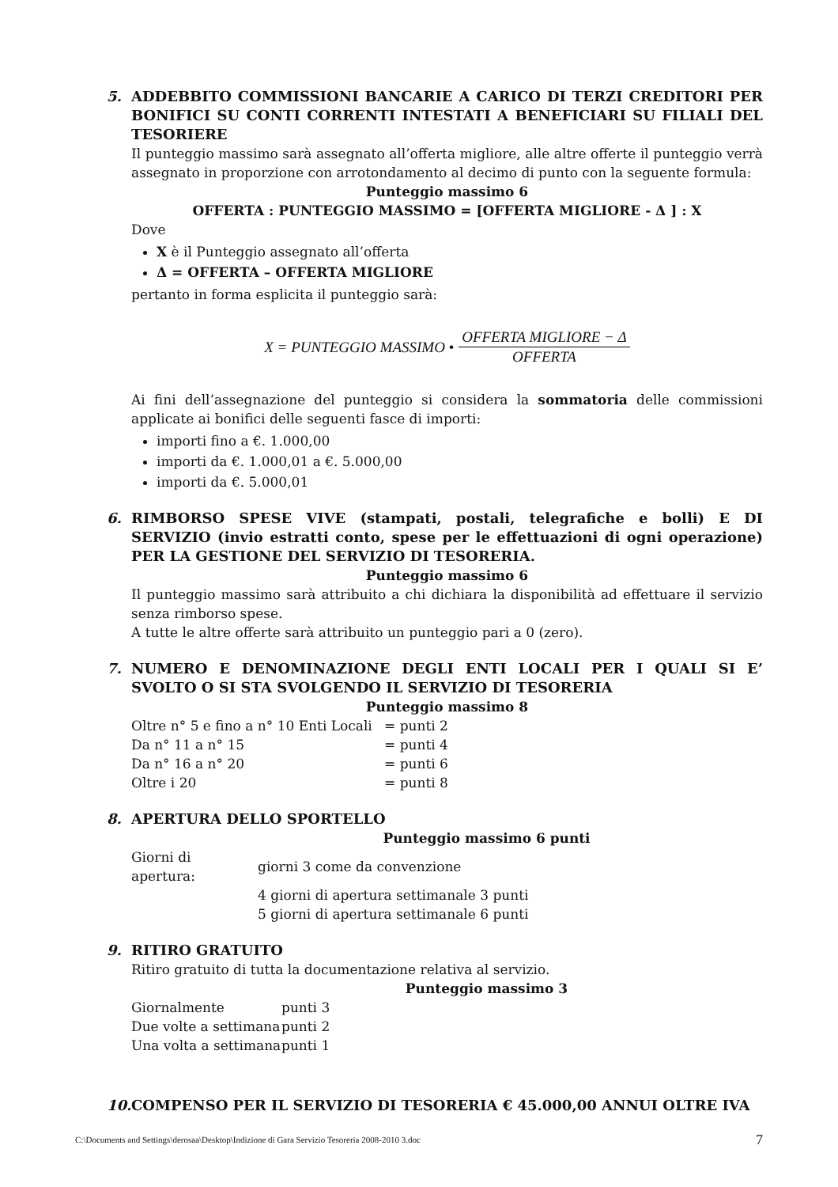5. ADDEBBITO COMMISSIONI BANCARIE A CARICO DI TERZI CREDITORI PER BONIFICI SU CONTI CORRENTI INTESTATI A BENEFICIARI SU FILIALI DEL TESORIERE
Il punteggio massimo sarà assegnato all’offerta migliore, alle altre offerte il punteggio verrà assegnato in proporzione con arrotondamento al decimo di punto con la seguente formula:
Punteggio massimo 6
OFFERTA : PUNTEGGIO MASSIMO = [OFFERTA MIGLIORE - Δ ] : X
Dove
X è il Punteggio assegnato all’offerta
Δ = OFFERTA – OFFERTA MIGLIORE
pertanto in forma esplicita il punteggio sarà:
X = PUNTEGGIO MASSIMO • OFFERTA MIGLIORE − Δ OFFERTA
Ai fini dell’assegnazione del punteggio si considera la sommatoria delle commissioni applicate ai bonifici delle seguenti fasce di importi:
importi fino a €. 1.000,00
importi da €. 1.000,01 a €. 5.000,00
importi da €. 5.000,01
6. RIMBORSO SPESE VIVE (stampati, postali, telegrafiche e bolli) E DI SERVIZIO (invio estratti conto, spese per le effettuazioni di ogni operazione) PER LA GESTIONE DEL SERVIZIO DI TESORERIA.
Punteggio massimo 6
Il punteggio massimo sarà attribuito a chi dichiara la disponibilità ad effettuare il servizio senza rimborso spese.
A tutte le altre offerte sarà attribuito un punteggio pari a 0 (zero).
7. NUMERO E DENOMINAZIONE DEGLI ENTI LOCALI PER I QUALI SI E’ SVOLTO O SI STA SVOLGENDO IL SERVIZIO DI TESORERIA
Punteggio massimo 8
| Oltre n° 5 e fino a n° 10 Enti Locali | = punti 2 |
| Da n° 11 a n° 15 | = punti 4 |
| Da n° 16 a n° 20 | = punti 6 |
| Oltre i 20 | = punti 8 |
8. APERTURA DELLO SPORTELLO
Punteggio massimo 6 punti
| Giorni di apertura: | giorni 3 come da convenzione |
| | 4 giorni di apertura settimanale 3 punti |
| | 5 giorni di apertura settimanale 6 punti |
9. RITIRO GRATUITO
Ritiro gratuito di tutta la documentazione relativa al servizio.
Punteggio massimo 3
| Giornalmente | punti 3 |
| Due volte a settimana | punti 2 |
| Una volta a settimana | punti 1 |
10. COMPENSO PER IL SERVIZIO DI TESORERIA € 45.000,00 ANNUI OLTRE IVA
C:\Documents and Settings\derosaa\Desktop\Indizione di Gara Servizio Tesoreria 2008-2010 3.doc 7